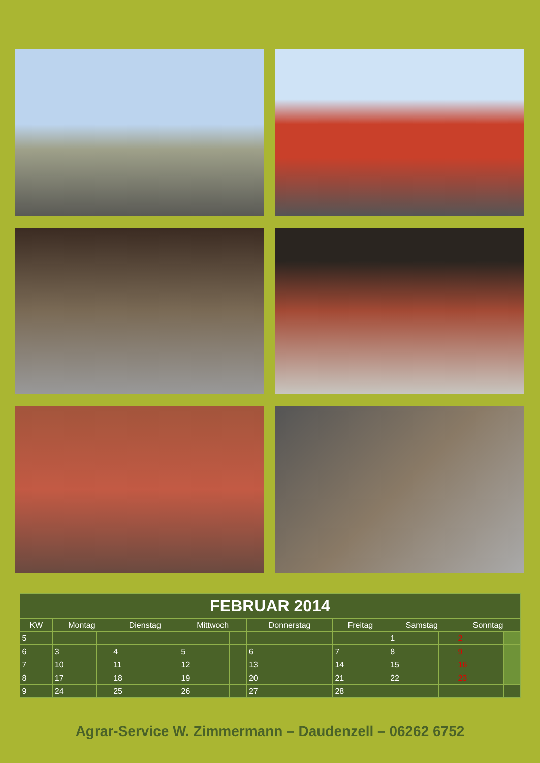| FEBRUAR 2014 | | | | | | | | | | | | | | |
| --- | --- | --- | --- | --- | --- | --- | --- | --- | --- | --- | --- | --- | --- | --- |
| KW | Montag | | Dienstag | | Mittwoch | | Donnerstag | | Freitag | | Samstag | | Sonntag | |
| 5 | | | | | | | | | | | 1 | | 2 | |
| 6 | 3 | | 4 | | 5 | | 6 | | 7 | | 8 | | 9 | |
| 7 | 10 | | 11 | | 12 | | 13 | | 14 | | 15 | | 16 | |
| 8 | 17 | | 18 | | 19 | | 20 | | 21 | | 22 | | 23 | |
| 9 | 24 | | 25 | | 26 | | 27 | | 28 | | | | | |
Agrar-Service W. Zimmermann – Daudenzell – 06262 6752